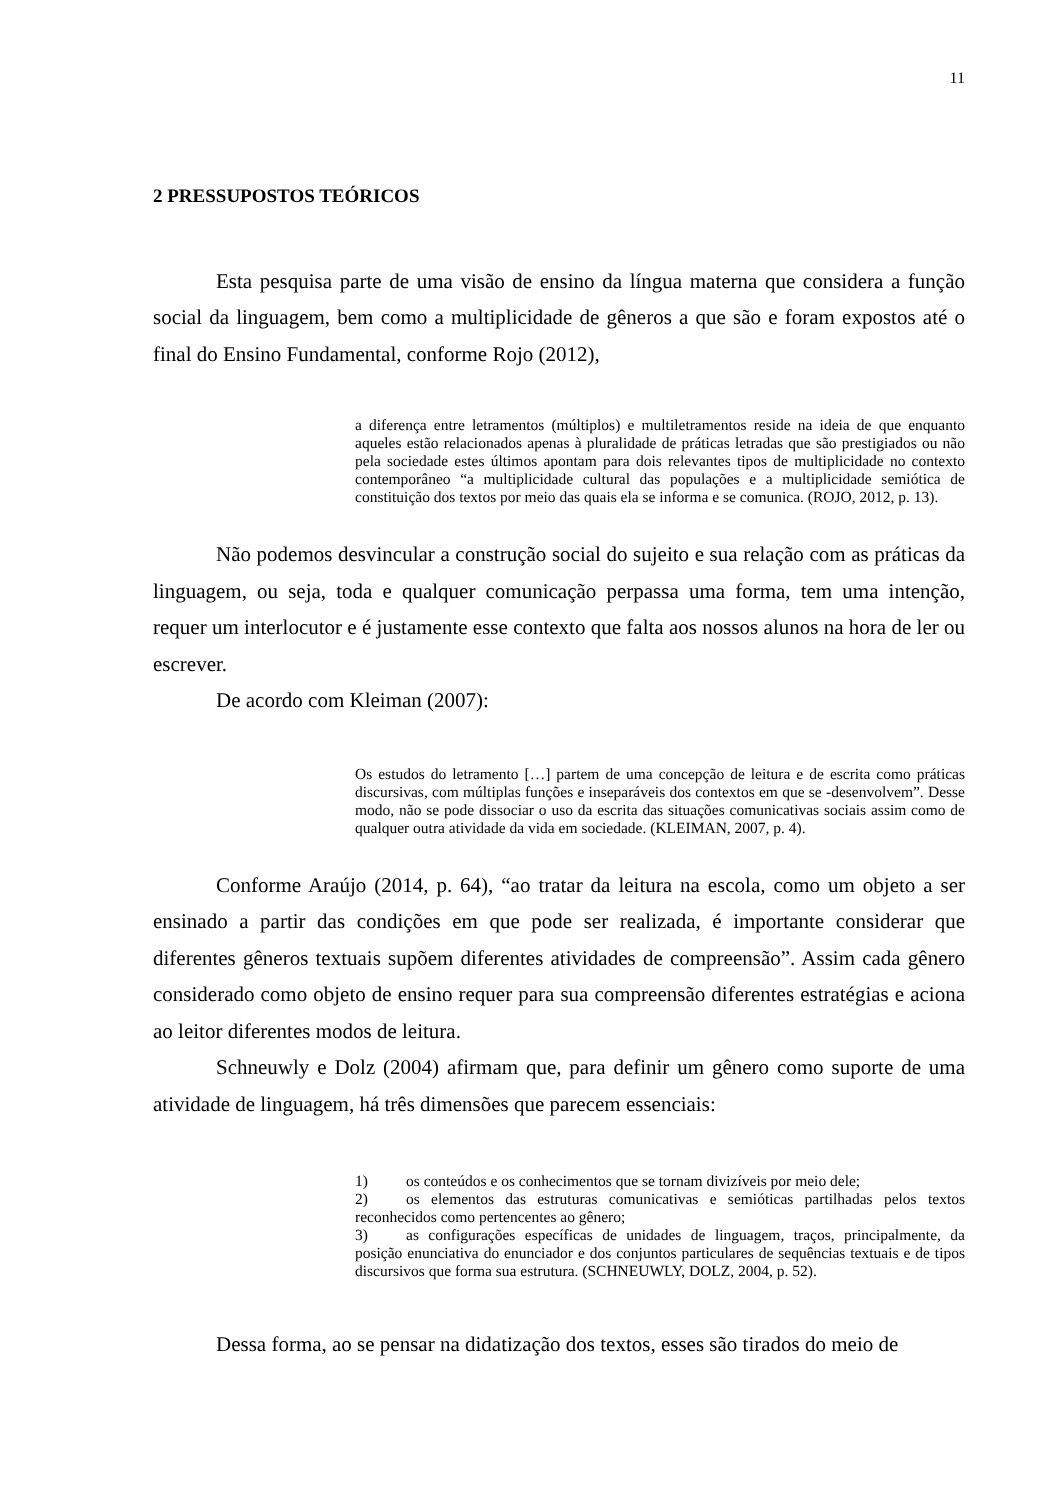11
2 PRESSUPOSTOS TEÓRICOS
Esta pesquisa parte de uma visão de ensino da língua materna que considera a função social da linguagem, bem como a multiplicidade de gêneros a que são e foram expostos até o final do Ensino Fundamental, conforme Rojo (2012),
a diferença entre letramentos (múltiplos) e multiletramentos reside na ideia de que enquanto aqueles estão relacionados apenas à pluralidade de práticas letradas que são prestigiados ou não pela sociedade estes últimos apontam para dois relevantes tipos de multiplicidade no contexto contemporâneo “a multiplicidade cultural das populações e a multiplicidade semiótica de constituição dos textos por meio das quais ela se informa e se comunica. (ROJO, 2012, p. 13).
Não podemos desvincular a construção social do sujeito e sua relação com as práticas da linguagem, ou seja, toda e qualquer comunicação perpassa uma forma, tem uma intenção, requer um interlocutor e é justamente esse contexto que falta aos nossos alunos na hora de ler ou escrever.
De acordo com Kleiman (2007):
Os estudos do letramento […] partem de uma concepção de leitura e de escrita como práticas discursivas, com múltiplas funções e inseparáveis dos contextos em que se -desenvolvem”. Desse modo, não se pode dissociar o uso da escrita das situações comunicativas sociais assim como de qualquer outra atividade da vida em sociedade. (KLEIMAN, 2007, p. 4).
Conforme Araújo (2014, p. 64), “ao tratar da leitura na escola, como um objeto a ser ensinado a partir das condições em que pode ser realizada, é importante considerar que diferentes gêneros textuais supõem diferentes atividades de compreensão”. Assim cada gênero considerado como objeto de ensino requer para sua compreensão diferentes estratégias e aciona ao leitor diferentes modos de leitura.
Schneuwly e Dolz (2004) afirmam que, para definir um gênero como suporte de uma atividade de linguagem, há três dimensões que parecem essenciais:
1) os conteúdos e os conhecimentos que se tornam divizíveis por meio dele;
2) os elementos das estruturas comunicativas e semióticas partilhadas pelos textos reconhecidos como pertencentes ao gênero;
3) as configurações específicas de unidades de linguagem, traços, principalmente, da posição enunciativa do enunciador e dos conjuntos particulares de sequências textuais e de tipos discursivos que forma sua estrutura. (SCHNEUWLY, DOLZ, 2004, p. 52).
Dessa forma, ao se pensar na didatização dos textos, esses são tirados do meio de